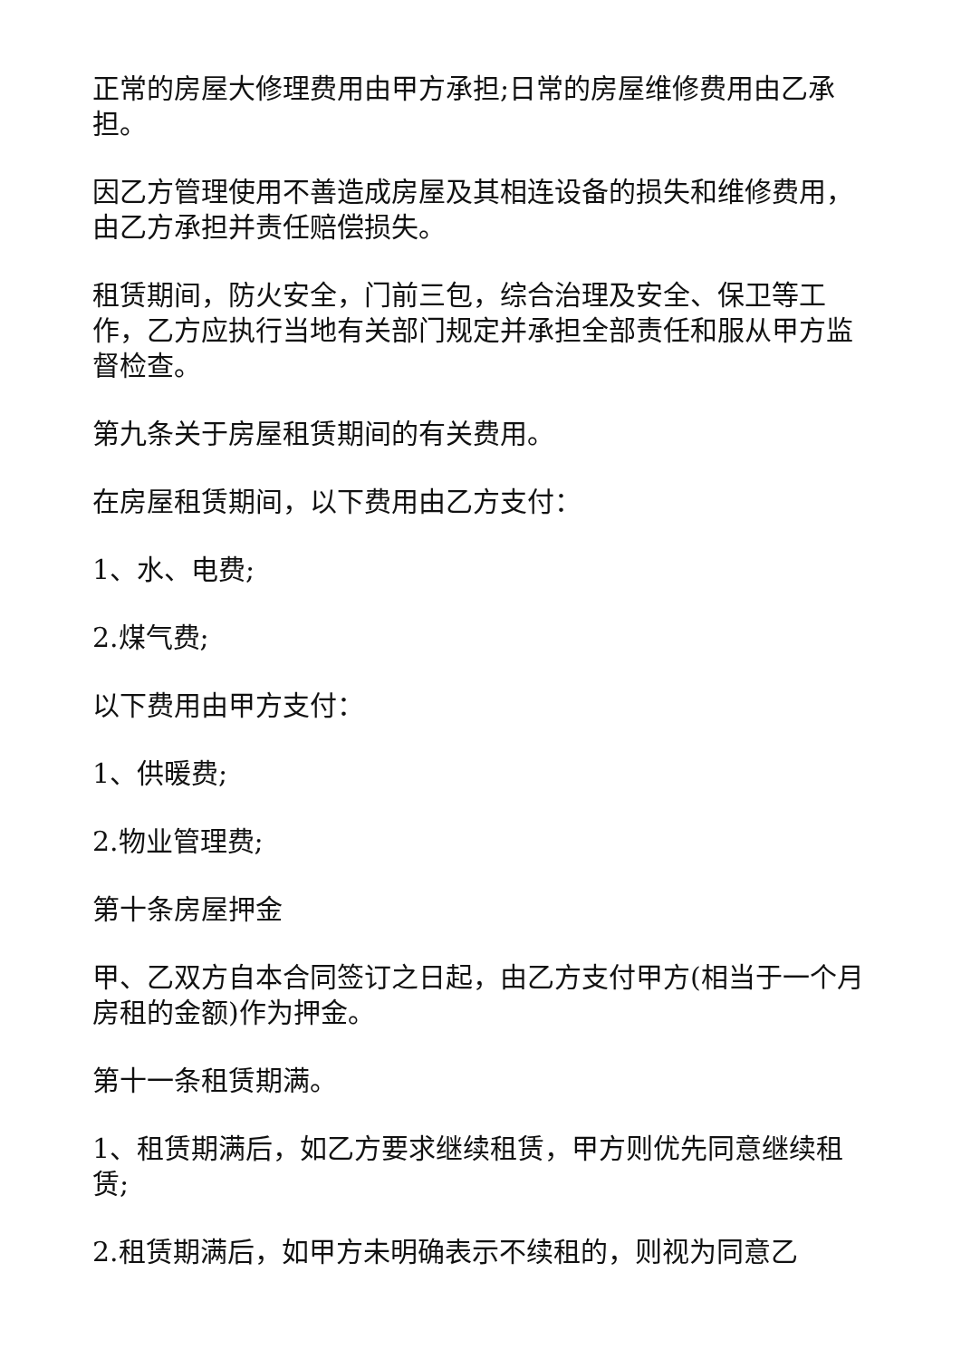正常的房屋大修理费用由甲方承担;日常的房屋维修费用由乙承担。
因乙方管理使用不善造成房屋及其相连设备的损失和维修费用，由乙方承担并责任赔偿损失。
租赁期间，防火安全，门前三包，综合治理及安全、保卫等工作，乙方应执行当地有关部门规定并承担全部责任和服从甲方监督检查。
第九条关于房屋租赁期间的有关费用。
在房屋租赁期间，以下费用由乙方支付：
1、水、电费;
2.煤气费;
以下费用由甲方支付：
1、供暖费;
2.物业管理费;
第十条房屋押金
甲、乙双方自本合同签订之日起，由乙方支付甲方(相当于一个月房租的金额)作为押金。
第十一条租赁期满。
1、租赁期满后，如乙方要求继续租赁，甲方则优先同意继续租赁;
2.租赁期满后，如甲方未明确表示不续租的，则视为同意乙